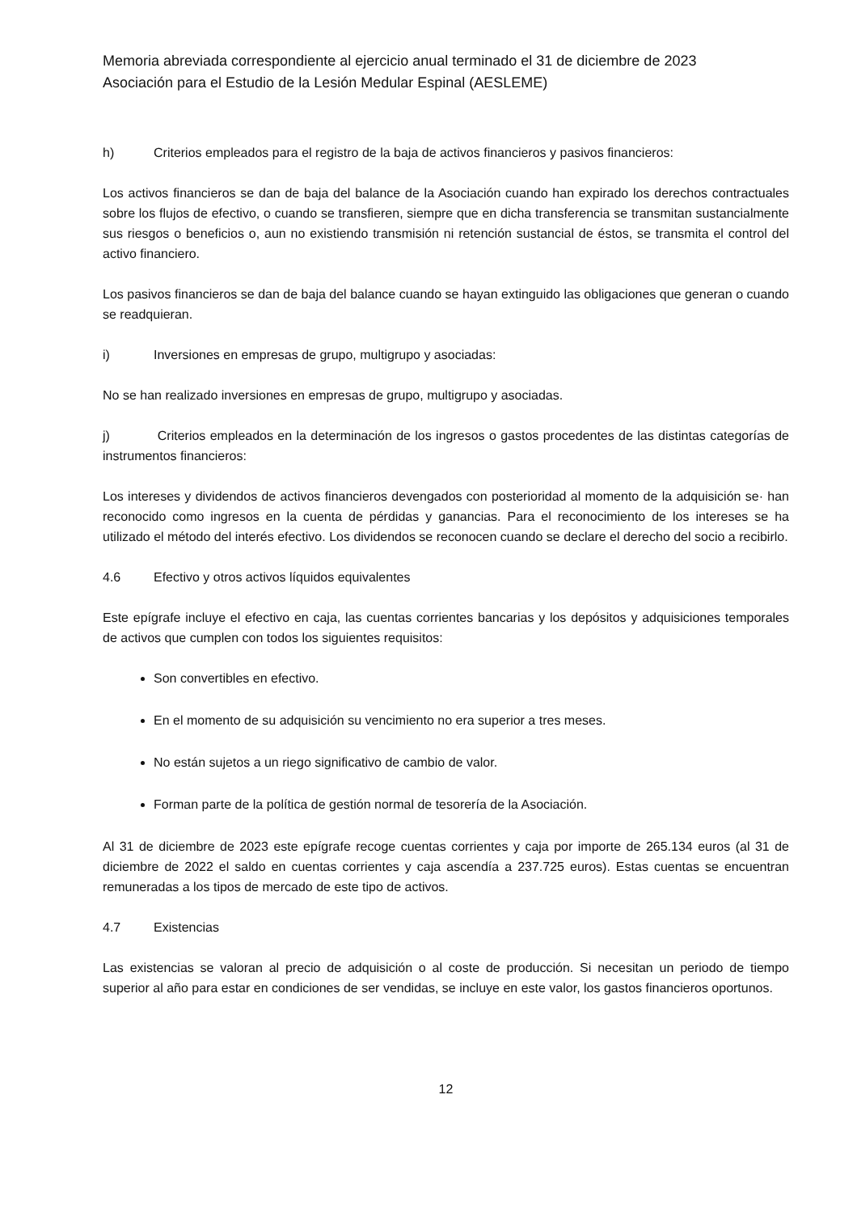Memoria abreviada correspondiente al ejercicio anual terminado el 31 de diciembre de 2023
Asociación para el Estudio de la Lesión Medular Espinal (AESLEME)
h) Criterios empleados para el registro de la baja de activos financieros y pasivos financieros:
Los activos financieros se dan de baja del balance de la Asociación cuando han expirado los derechos contractuales sobre los flujos de efectivo, o cuando se transfieren, siempre que en dicha transferencia se transmitan sustancialmente sus riesgos o beneficios o, aun no existiendo transmisión ni retención sustancial de éstos, se transmita el control del activo financiero.
Los pasivos financieros se dan de baja del balance cuando se hayan extinguido las obligaciones que generan o cuando se readquieran.
i) Inversiones en empresas de grupo, multigrupo y asociadas:
No se han realizado inversiones en empresas de grupo, multigrupo y asociadas.
j) Criterios empleados en la determinación de los ingresos o gastos procedentes de las distintas categorías de instrumentos financieros:
Los intereses y dividendos de activos financieros devengados con posterioridad al momento de la adquisición se· han reconocido como ingresos en la cuenta de pérdidas y ganancias. Para el reconocimiento de los intereses se ha utilizado el método del interés efectivo. Los dividendos se reconocen cuando se declare el derecho del socio a recibirlo.
4.6 Efectivo y otros activos líquidos equivalentes
Este epígrafe incluye el efectivo en caja, las cuentas corrientes bancarias y los depósitos y adquisiciones temporales de activos que cumplen con todos los siguientes requisitos:
Son convertibles en efectivo.
En el momento de su adquisición su vencimiento no era superior a tres meses.
No están sujetos a un riego significativo de cambio de valor.
Forman parte de la política de gestión normal de tesorería de la Asociación.
Al 31 de diciembre de 2023 este epígrafe recoge cuentas corrientes y caja por importe de 265.134 euros (al 31 de diciembre de 2022 el saldo en cuentas corrientes y caja ascendía a 237.725 euros). Estas cuentas se encuentran remuneradas a los tipos de mercado de este tipo de activos.
4.7 Existencias
Las existencias se valoran al precio de adquisición o al coste de producción. Si necesitan un periodo de tiempo superior al año para estar en condiciones de ser vendidas, se incluye en este valor, los gastos financieros oportunos.
12